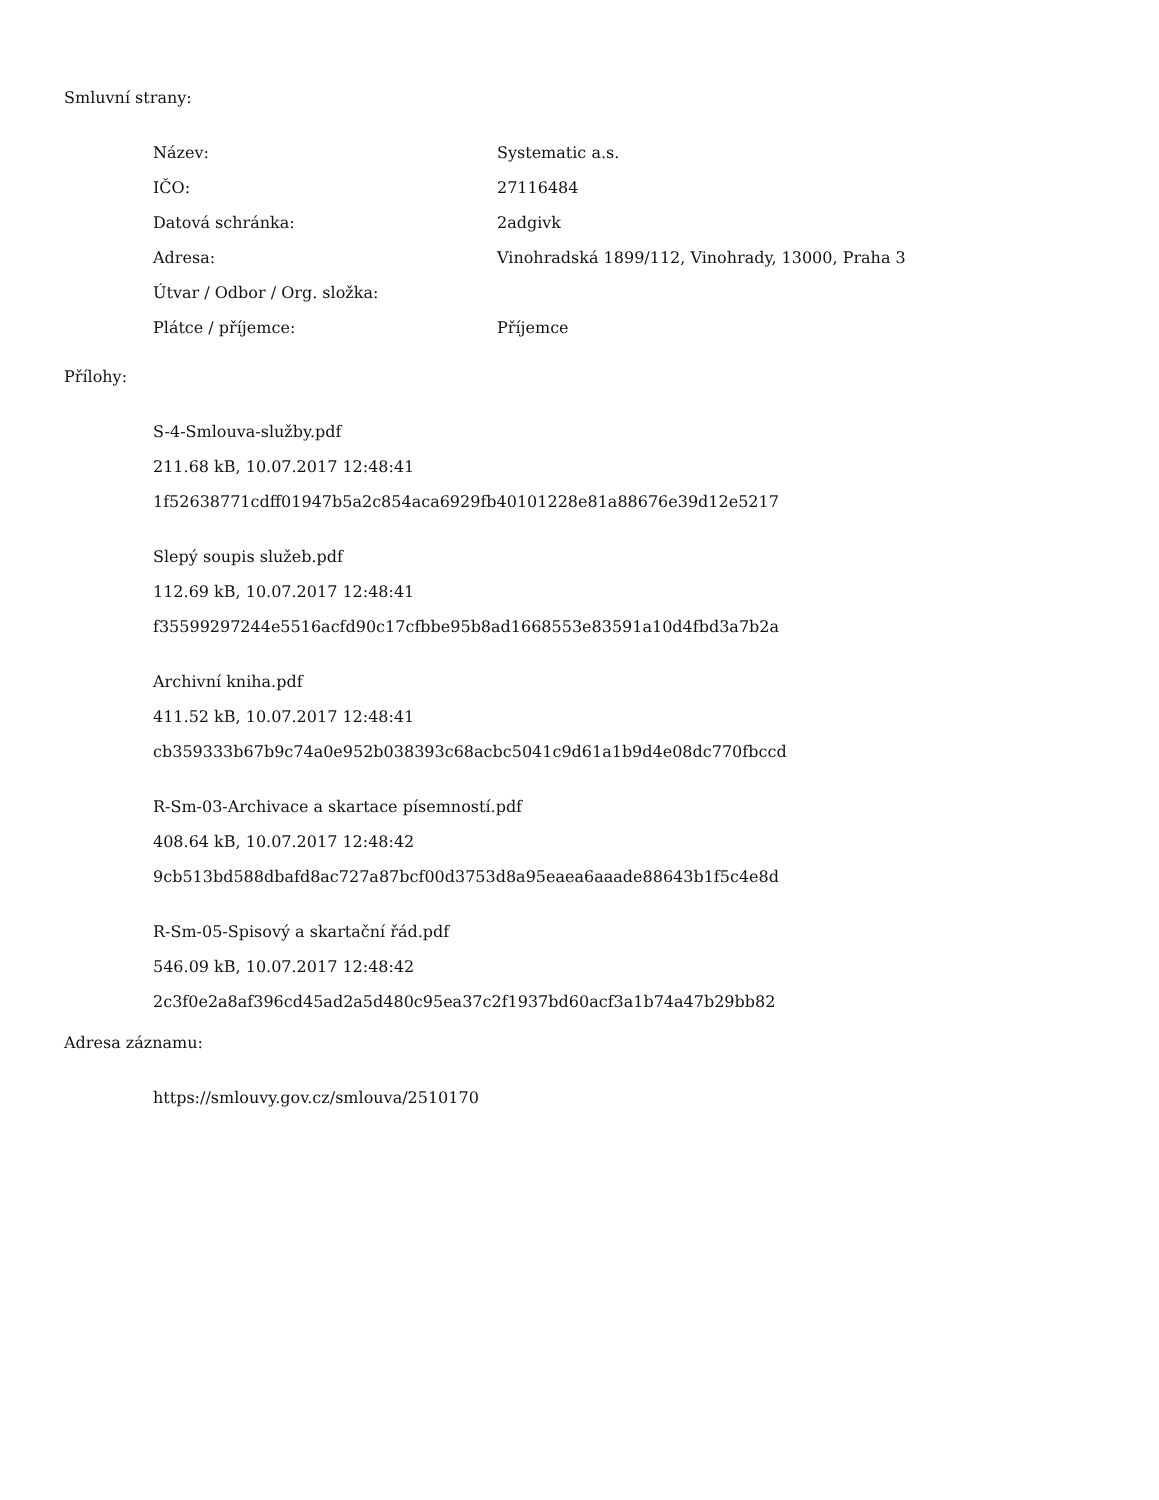Smluvní strany:
| Název: | Systematic a.s. |
| IČO: | 27116484 |
| Datová schránka: | 2adgivk |
| Adresa: | Vinohradská 1899/112, Vinohrady, 13000, Praha 3 |
| Útvar / Odbor / Org. složka: | |
| Plátce / příjemce: | Příjemce |
Přílohy:
S-4-Smlouva-služby.pdf
211.68 kB, 10.07.2017 12:48:41
1f52638771cdff01947b5a2c854aca6929fb40101228e81a88676e39d12e5217
Slepý soupis služeb.pdf
112.69 kB, 10.07.2017 12:48:41
f35599297244e5516acfd90c17cfbbe95b8ad1668553e83591a10d4fbd3a7b2a
Archivní kniha.pdf
411.52 kB, 10.07.2017 12:48:41
cb359333b67b9c74a0e952b038393c68acbc5041c9d61a1b9d4e08dc770fbccd
R-Sm-03-Archivace a skartace písemností.pdf
408.64 kB, 10.07.2017 12:48:42
9cb513bd588dbafd8ac727a87bcf00d3753d8a95eaea6aaade88643b1f5c4e8d
R-Sm-05-Spisový a skartační řád.pdf
546.09 kB, 10.07.2017 12:48:42
2c3f0e2a8af396cd45ad2a5d480c95ea37c2f1937bd60acf3a1b74a47b29bb82
Adresa záznamu:
https://smlouvy.gov.cz/smlouva/2510170